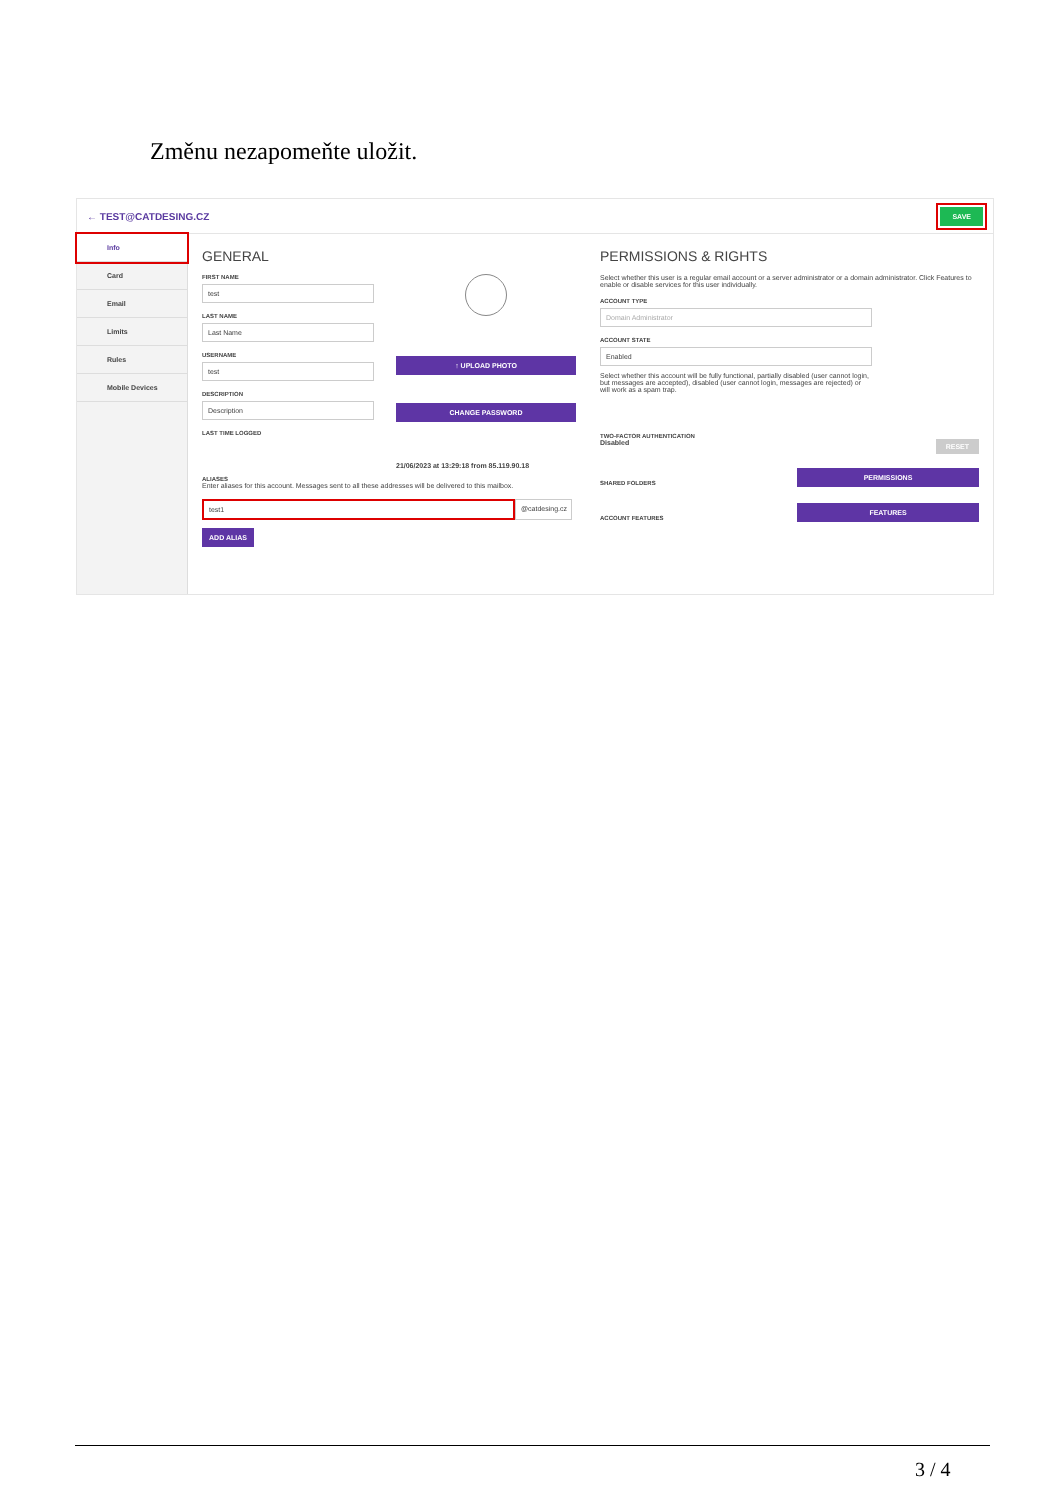Změnu nezapomeňte uložit.
← TEST@CATDESING.CZ SAVE
Info
Card
Email
Limits
Rules
Mobile Devices
GENERAL
FIRST NAME
test
LAST NAME
Last Name
USERNAME
test
DESCRIPTION
Description
LAST TIME LOGGED
ALIASES
Enter aliases for this account. Messages sent to all these addresses will be delivered to this mailbox.
test1 @catdesing.cz
ADD ALIAS
↑ UPLOAD PHOTO
CHANGE PASSWORD
21/06/2023 at 13:29:18 from 85.119.90.18
PERMISSIONS & RIGHTS
Select whether this user is a regular email account or a server administrator or a domain administrator. Click Features to enable or disable services for this user individually.
ACCOUNT TYPE
Domain Administrator
ACCOUNT STATE
Enabled
Select whether this account will be fully functional, partially disabled (user cannot login, but messages are accepted), disabled (user cannot login, messages are rejected) or will work as a spam trap.
TWO-FACTOR AUTHENTICATION
Disabled RESET
SHARED FOLDERS
PERMISSIONS
ACCOUNT FEATURES
FEATURES
3 / 4